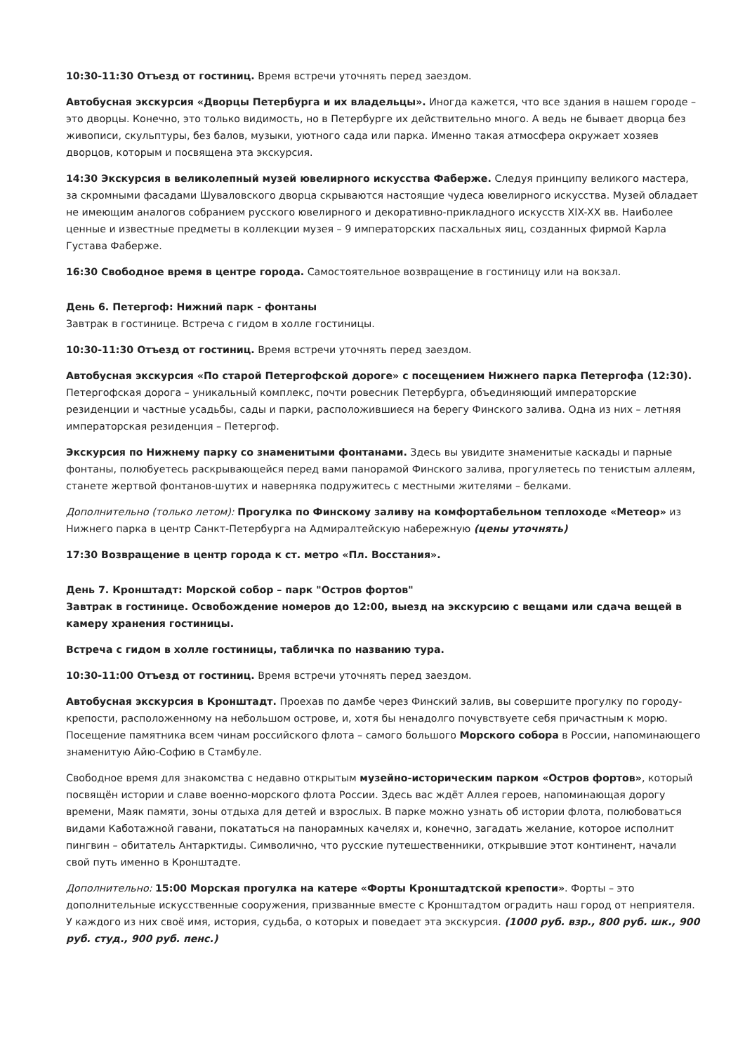10:30-11:30 Отъезд от гостиниц. Время встречи уточнять перед заездом.
Автобусная экскурсия «Дворцы Петербурга и их владельцы». Иногда кажется, что все здания в нашем городе – это дворцы. Конечно, это только видимость, но в Петербурге их действительно много. А ведь не бывает дворца без живописи, скульптуры, без балов, музыки, уютного сада или парка. Именно такая атмосфера окружает хозяев дворцов, которым и посвящена эта экскурсия.
14:30 Экскурсия в великолепный музей ювелирного искусства Фаберже. Следуя принципу великого мастера, за скромными фасадами Шуваловского дворца скрываются настоящие чудеса ювелирного искусства. Музей обладает не имеющим аналогов собранием русского ювелирного и декоративно-прикладного искусств XIX-XX вв. Наиболее ценные и известные предметы в коллекции музея – 9 императорских пасхальных яиц, созданных фирмой Карла Густава Фаберже.
16:30 Свободное время в центре города. Самостоятельное возвращение в гостиницу или на вокзал.
День 6. Петергоф: Нижний парк - фонтаны
Завтрак в гостинице. Встреча с гидом в холле гостиницы.
10:30-11:30 Отъезд от гостиниц. Время встречи уточнять перед заездом.
Автобусная экскурсия «По старой Петергофской дороге» с посещением Нижнего парка Петергофа (12:30). Петергофская дорога – уникальный комплекс, почти ровесник Петербурга, объединяющий императорские резиденции и частные усадьбы, сады и парки, расположившиеся на берегу Финского залива. Одна из них – летняя императорская резиденция – Петергоф.
Экскурсия по Нижнему парку со знаменитыми фонтанами. Здесь вы увидите знаменитые каскады и парные фонтаны, полюбуетесь раскрывающейся перед вами панорамой Финского залива, прогуляетесь по тенистым аллеям, станете жертвой фонтанов-шутих и наверняка подружитесь с местными жителями – белками.
Дополнительно (только летом): Прогулка по Финскому заливу на комфортабельном теплоходе «Метеор» из Нижнего парка в центр Санкт-Петербурга на Адмиралтейскую набережную (цены уточнять)
17:30 Возвращение в центр города к ст. метро «Пл. Восстания».
День 7. Кронштадт: Морской собор – парк "Остров фортов"
Завтрак в гостинице. Освобождение номеров до 12:00, выезд на экскурсию с вещами или сдача вещей в камеру хранения гостиницы.
Встреча с гидом в холле гостиницы, табличка по названию тура.
10:30-11:00 Отъезд от гостиниц. Время встречи уточнять перед заездом.
Автобусная экскурсия в Кронштадт. Проехав по дамбе через Финский залив, вы совершите прогулку по городу-крепости, расположенному на небольшом острове, и, хотя бы ненадолго почувствуете себя причастным к морю. Посещение памятника всем чинам российского флота – самого большого Морского собора в России, напоминающего знаменитую Айю-Софию в Стамбуле.
Свободное время для знакомства с недавно открытым музейно-историческим парком «Остров фортов», который посвящён истории и славе военно-морского флота России. Здесь вас ждёт Аллея героев, напоминающая дорогу времени, Маяк памяти, зоны отдыха для детей и взрослых. В парке можно узнать об истории флота, полюбоваться видами Каботажной гавани, покататься на панорамных качелях и, конечно, загадать желание, которое исполнит пингвин – обитатель Антарктиды. Символично, что русские путешественники, открывшие этот континент, начали свой путь именно в Кронштадте.
Дополнительно: 15:00 Морская прогулка на катере «Форты Кронштадтской крепости». Форты – это дополнительные искусственные сооружения, призванные вместе с Кронштадтом оградить наш город от неприятеля. У каждого из них своё имя, история, судьба, о которых и поведает эта экскурсия. (1000 руб. взр., 800 руб. шк., 900 руб. студ., 900 руб. пенс.)